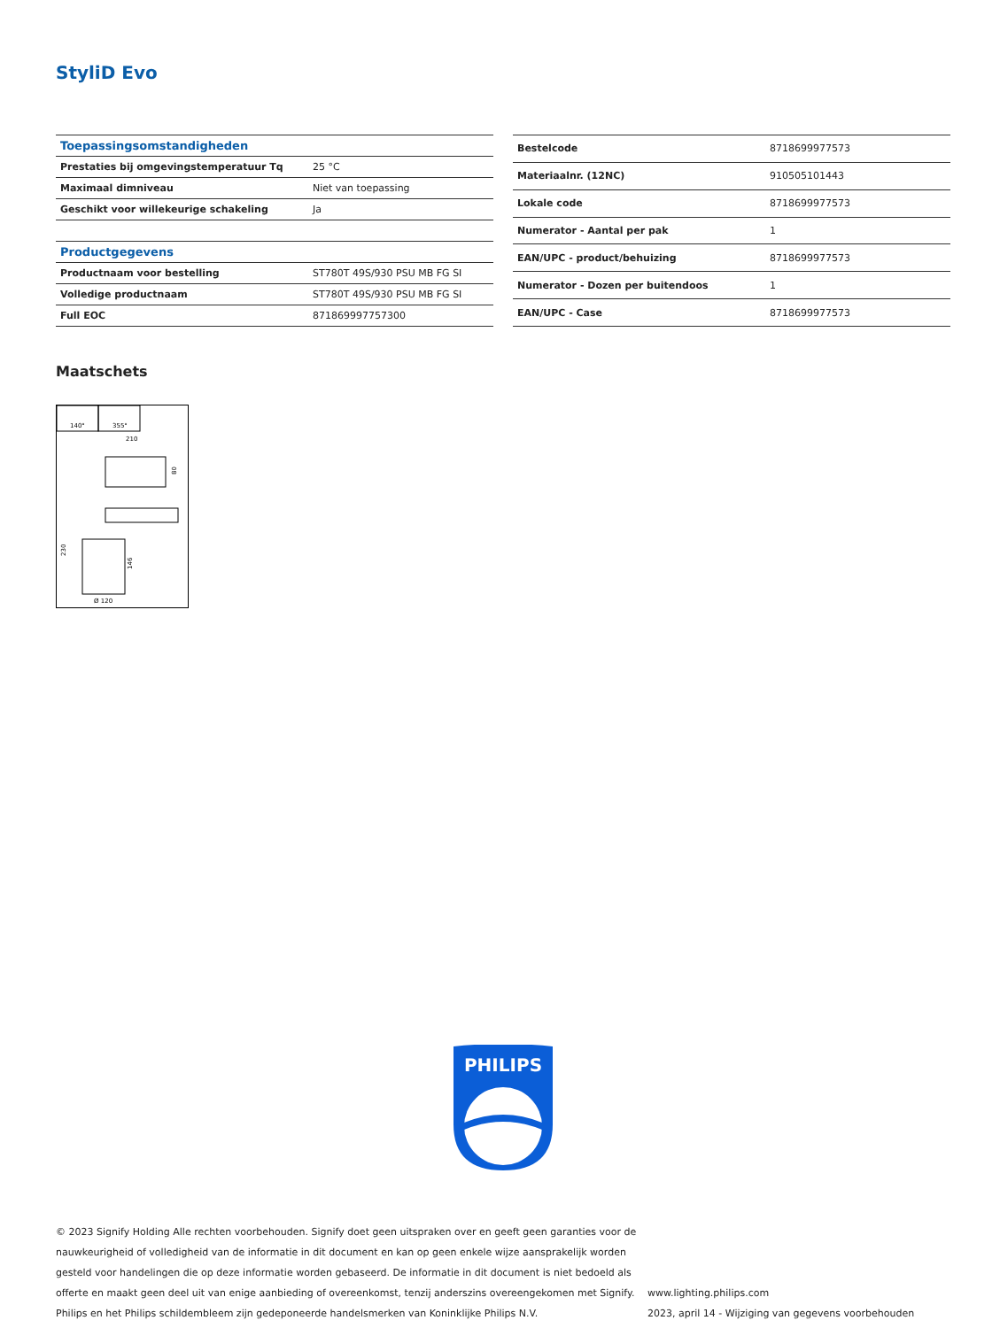StyliD Evo
| Toepassingsomstandigheden | |
| --- | --- |
| Prestaties bij omgevingstemperatuur Tq | 25 °C |
| Maximaal dimniveau | Niet van toepassing |
| Geschikt voor willekeurige schakeling | Ja |
| Productgegevens | |
| Productnaam voor bestelling | ST780T 49S/930 PSU MB FG SI |
| Volledige productnaam | ST780T 49S/930 PSU MB FG SI |
| Full EOC | 871869997757300 |
| Bestelcode | 8718699977573 |
| Materiaalnr. (12NC) | 910505101443 |
| Lokale code | 8718699977573 |
| Numerator - Aantal per pak | 1 |
| EAN/UPC - product/behuizing | 8718699977573 |
| Numerator - Dozen per buitendoos | 1 |
| EAN/UPC - Case | 8718699977573 |
Maatschets
140°
355°
210
80
230
146
Ø 120
PHILIPS
© 2023 Signify Holding Alle rechten voorbehouden. Signify doet geen uitspraken over en geeft geen garanties voor de nauwkeurigheid of volledigheid van de informatie in dit document en kan op geen enkele wijze aansprakelijk worden gesteld voor handelingen die op deze informatie worden gebaseerd. De informatie in dit document is niet bedoeld als offerte en maakt geen deel uit van enige aanbieding of overeenkomst, tenzij anderszins overeengekomen met Signify. Philips en het Philips schildembleem zijn gedeponeerde handelsmerken van Koninklijke Philips N.V.
www.lighting.philips.com
2023, april 14 - Wijziging van gegevens voorbehouden